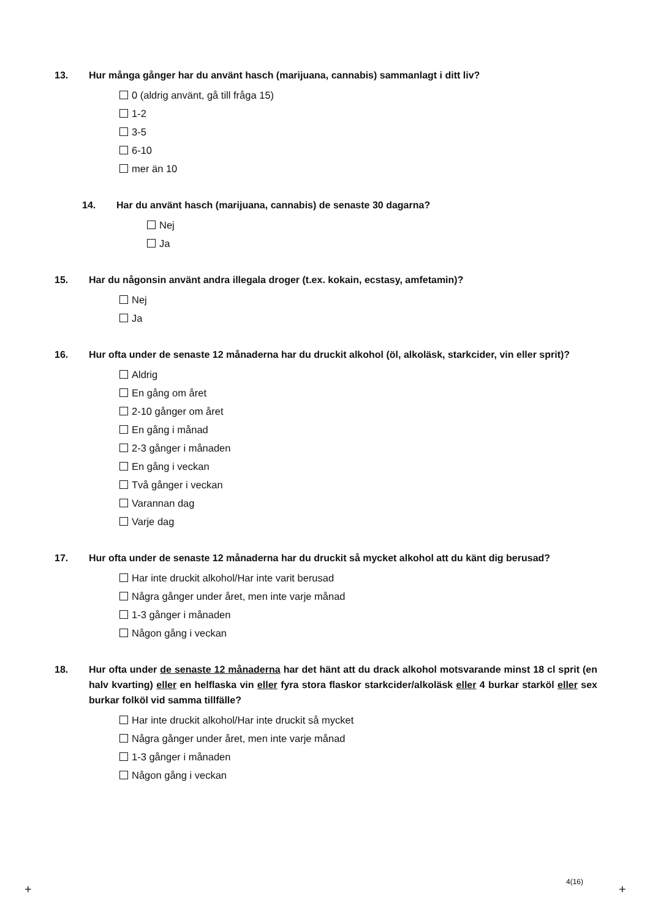13. Hur många gånger har du använt hasch (marijuana, cannabis) sammanlagt i ditt liv?
0 (aldrig använt, gå till fråga 15)
1-2
3-5
6-10
mer än 10
14. Har du använt hasch (marijuana, cannabis) de senaste 30 dagarna?
Nej
Ja
15. Har du någonsin använt andra illegala droger (t.ex. kokain, ecstasy, amfetamin)?
Nej
Ja
16. Hur ofta under de senaste 12 månaderna har du druckit alkohol (öl, alkoläsk, starkcider, vin eller sprit)?
Aldrig
En gång om året
2-10 gånger om året
En gång i månad
2-3 gånger i månaden
En gång i veckan
Två gånger i veckan
Varannan dag
Varje dag
17. Hur ofta under de senaste 12 månaderna har du druckit så mycket alkohol att du känt dig berusad?
Har inte druckit alkohol/Har inte varit berusad
Några gånger under året, men inte varje månad
1-3 gånger i månaden
Någon gång i veckan
18. Hur ofta under de senaste 12 månaderna har det hänt att du drack alkohol motsvarande minst 18 cl sprit (en halv kvarting) eller en helflaska vin eller fyra stora flaskor starkcider/alkoläsk eller 4 burkar starköl eller sex burkar folköl vid samma tillfälle?
Har inte druckit alkohol/Har inte druckit så mycket
Några gånger under året, men inte varje månad
1-3 gånger i månaden
Någon gång i veckan
4(16)
+ +